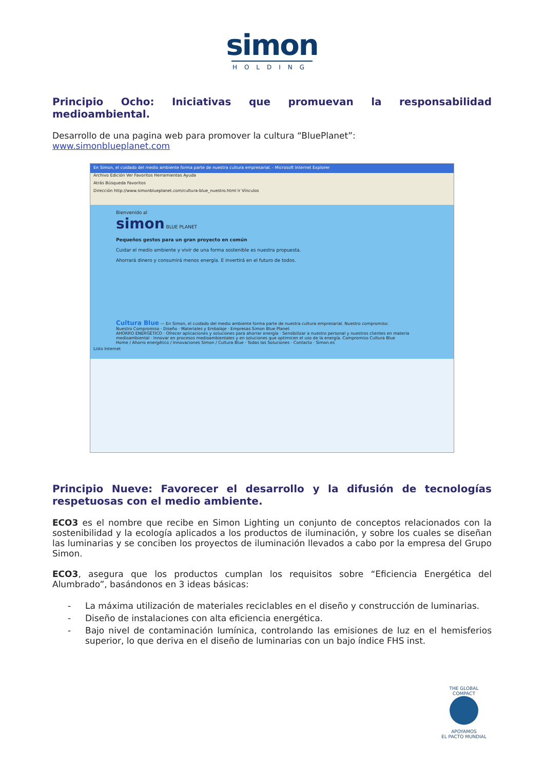simon
HOLDING
Principio Ocho: Iniciativas que promuevan la responsabilidad medioambiental.
Desarrollo de una pagina web para promover la cultura “BluePlanet”:
www.simonblueplanet.com
En Simon, el cuidado del medio ambiente forma parte de nuestra cultura empresarial. - Microsoft Internet Explorer
Archivo Edición Ver Favoritos Herramientas Ayuda
Atrás Búsqueda Favoritos
Dirección http://www.simonblueplanet.com/cultura-blue_nuestro.html Ir Vínculos
Bienvenido al
simon BLUE PLANET
Pequeños gestos para un gran proyecto en común
Cuidar el medio ambiente y vivir de una forma sostenible es nuestra propuesta.
Ahorrará dinero y consumirá menos energía. E invertirá en el futuro de todos.
Cultura Blue — En Simon, el cuidado del medio ambiente forma parte de nuestra cultura empresarial. Nuestro compromiso:
Nuestro Compromiso · Diseño · Materiales y Embalaje · Empresas Simon Blue Planet
AHORRO ENERGÉTICO · Ofrecer aplicaciones y soluciones para ahorrar energía · Sensibilizar a nuestro personal y nuestros clientes en materia medioambiental · Innovar en procesos medioambientales y en soluciones que optimicen el uso de la energía. Compromiso Cultura Blue
Home / Ahorro energético / Innovaciones Simon / Cultura Blue · Todas las Soluciones · Contacto · Simon.es
Listo Internet
Principio Nueve: Favorecer el desarrollo y la difusión de tecnologías respetuosas con el medio ambiente.
ECO3 es el nombre que recibe en Simon Lighting un conjunto de conceptos relacionados con la sostenibilidad y la ecología aplicados a los productos de iluminación, y sobre los cuales se diseñan las luminarias y se conciben los proyectos de iluminación llevados a cabo por la empresa del Grupo Simon.
ECO3, asegura que los productos cumplan los requisitos sobre “Eficiencia Energética del Alumbrado”, basándonos en 3 ideas básicas:
- La máxima utilización de materiales reciclables en el diseño y construcción de luminarias.
- Diseño de instalaciones con alta eficiencia energética.
- Bajo nivel de contaminación lumínica, controlando las emisiones de luz en el hemisferios superior, lo que deriva en el diseño de luminarias con un bajo índice FHS inst.
THE GLOBAL COMPACT
APOYAMOS
EL PACTO MUNDIAL